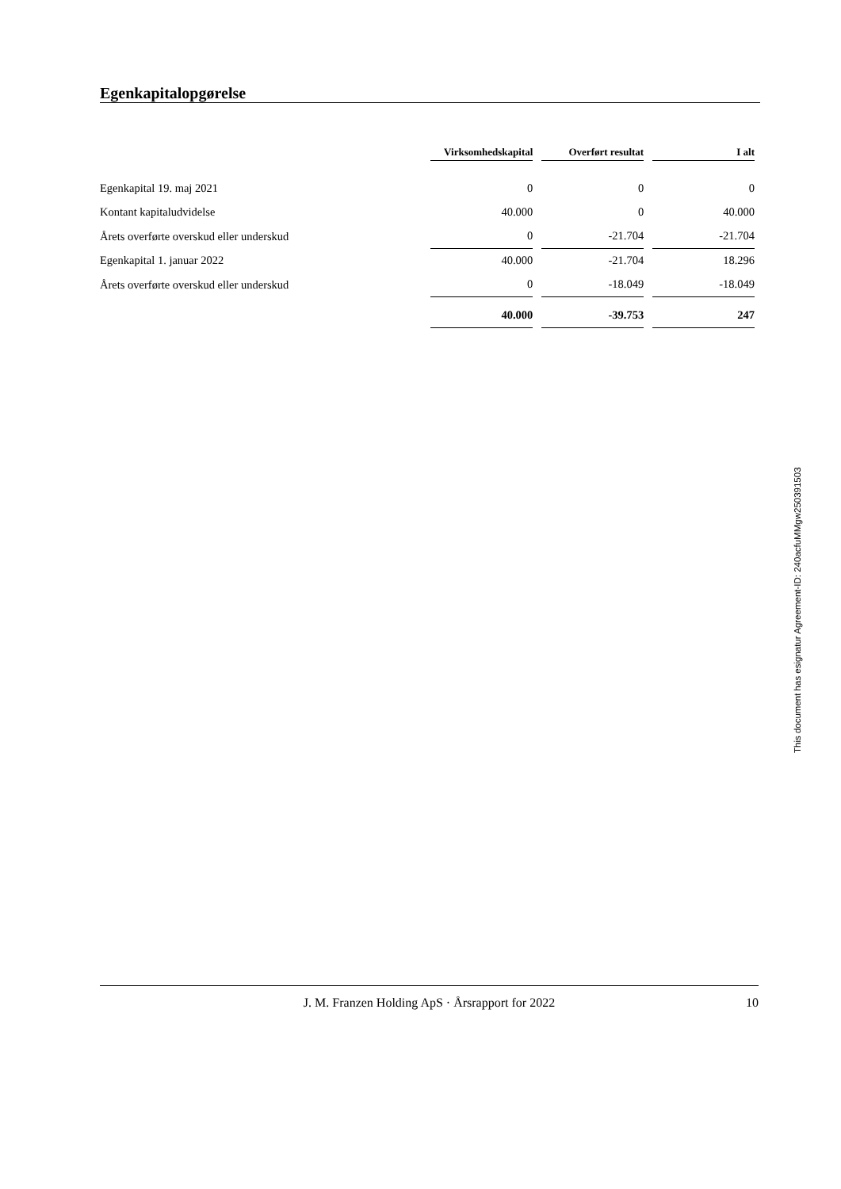Egenkapitalopgørelse
| | Virksomhedskapital | Overført resultat | I alt |
| Egenkapital 19. maj 2021 | 0 | 0 | 0 |
| Kontant kapitaludvidelse | 40.000 | 0 | 40.000 |
| Årets overførte overskud eller underskud | 0 | -21.704 | -21.704 |
| Egenkapital 1. januar 2022 | 40.000 | -21.704 | 18.296 |
| Årets overførte overskud eller underskud | 0 | -18.049 | -18.049 |
| | 40.000 | -39.753 | 247 |
This document has esignatur Agreement-ID: 240acfuMMgw250391503
J. M. Franzen Holding ApS · Årsrapport for 2022 10